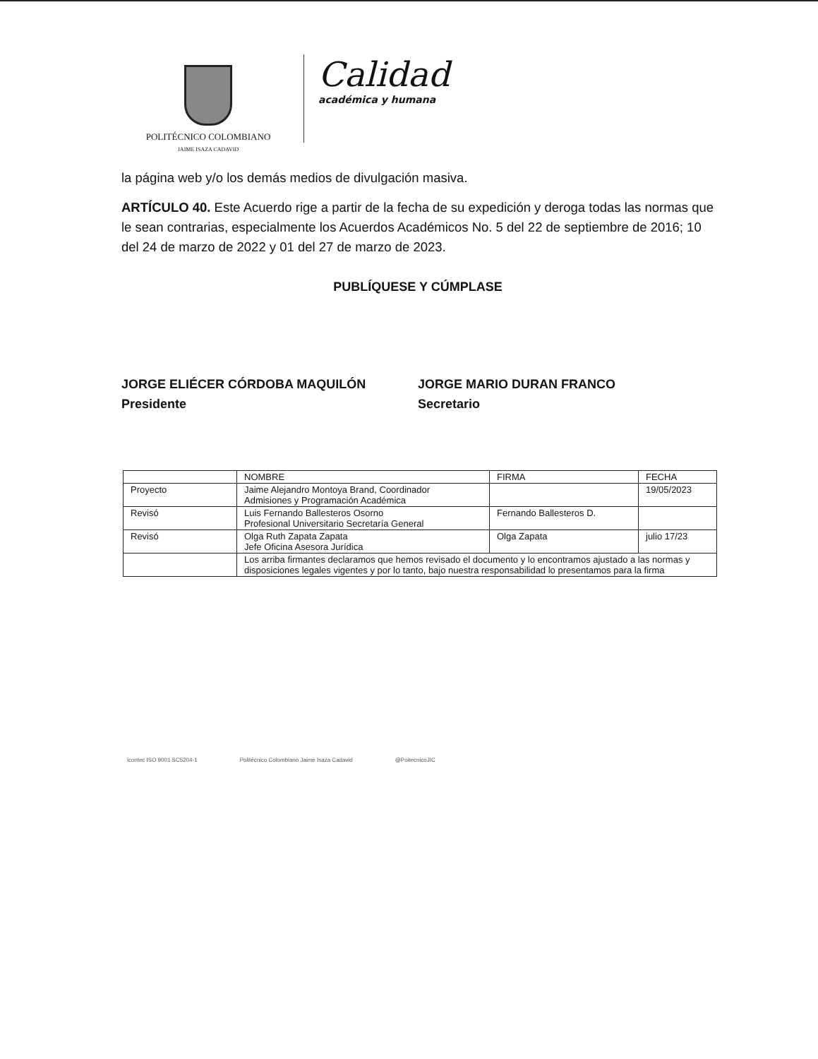POLITÉCNICO COLOMBIANO
JAIME ISAZA CADAVID
Calidad
académica y humana
la página web y/o los demás medios de divulgación masiva.
ARTÍCULO 40. Este Acuerdo rige a partir de la fecha de su expedición y deroga todas las normas que le sean contrarias, especialmente los Acuerdos Académicos No. 5 del 22 de septiembre de 2016; 10 del 24 de marzo de 2022 y 01 del 27 de marzo de 2023.
PUBLÍQUESE Y CÚMPLASE
JORGE ELIÉCER CÓRDOBA MAQUILÓN
Presidente
JORGE MARIO DURAN FRANCO
Secretario
| | NOMBRE | FIRMA | FECHA |
| --- | --- | --- | --- |
| Proyecto | Jaime Alejandro Montoya Brand, Coordinador Admisiones y Programación Académica | | 19/05/2023 |
| Revisó | Luis Fernando Ballesteros Osorno Profesional Universitario Secretaría General | Fernando Ballesteros D. | |
| Revisó | Olga Ruth Zapata Zapata Jefe Oficina Asesora Jurídica | Olga Zapata | julio 17/23 |
| | Los arriba firmantes declaramos que hemos revisado el documento y lo encontramos ajustado a las normas y disposiciones legales vigentes y por lo tanto, bajo nuestra responsabilidad lo presentamos para la firma | | |
icontec ISO 9001 SC5204-1 Politécnico Colombiano Jaime Isaza Cadavid @PoitecnicoJIC